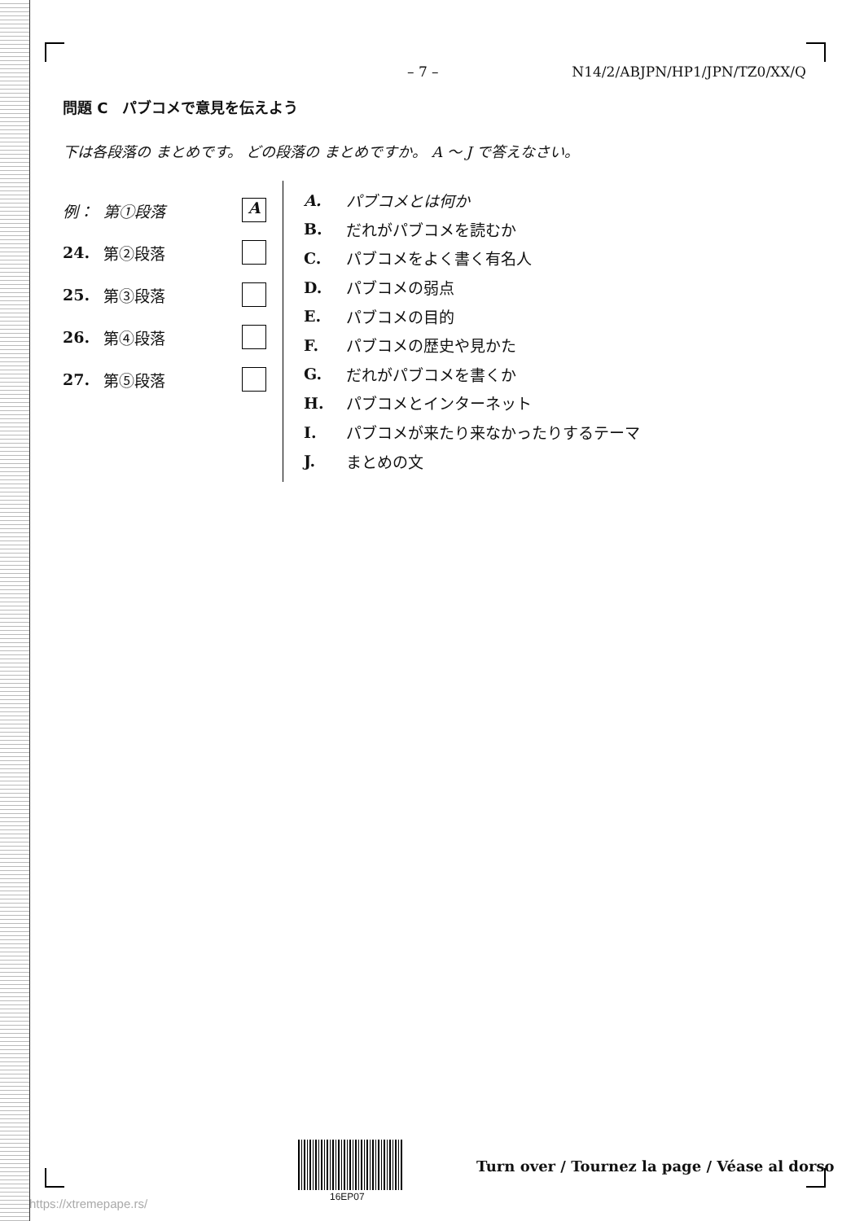– 7 – N14/2/ABJPN/HP1/JPN/TZ0/XX/Q
問題 C　パブコメで意見を伝えよう
下は各段落の まとめです。 どの段落の まとめですか。 A ～ J で答えなさい。
例： 第①段落
A
24. 第②段落
25. 第③段落
26. 第④段落
27. 第⑤段落
A. パブコメとは何か
B. だれがパブコメを読むか
C. パブコメをよく書く有名人
D. パブコメの弱点
E. パブコメの目的
F. パブコメの歴史や見かた
G. だれがパブコメを書くか
H. パブコメとインターネット
I. パブコメが来たり来なかったりするテーマ
J. まとめの文
16EP07
Turn over / Tournez la page / Véase al dorso
https://xtremepape.rs/